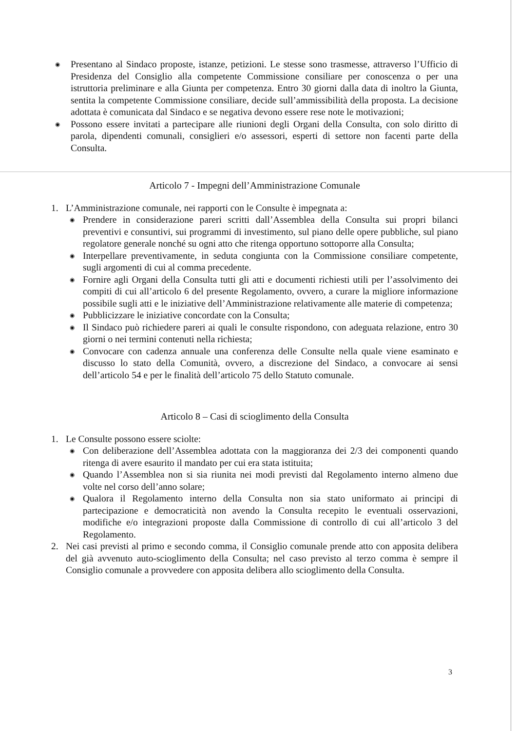◉ Presentano al Sindaco proposte, istanze, petizioni. Le stesse sono trasmesse, attraverso l’Ufficio di Presidenza del Consiglio alla competente Commissione consiliare per conoscenza o per una istruttoria preliminare e alla Giunta per competenza. Entro 30 giorni dalla data di inoltro la Giunta, sentita la competente Commissione consiliare, decide sull’ammissibilità della proposta. La decisione adottata è comunicata dal Sindaco e se negativa devono essere rese note le motivazioni;
◉ Possono essere invitati a partecipare alle riunioni degli Organi della Consulta, con solo diritto di parola, dipendenti comunali, consiglieri e/o assessori, esperti di settore non facenti parte della Consulta.
Articolo 7 - Impegni dell’Amministrazione Comunale
1. L’Amministrazione comunale, nei rapporti con le Consulte è impegnata a:
◉ Prendere in considerazione pareri scritti dall’Assemblea della Consulta sui propri bilanci preventivi e consuntivi, sui programmi di investimento, sul piano delle opere pubbliche, sul piano regolatore generale nonché su ogni atto che ritenga opportuno sottoporre alla Consulta;
◉ Interpellare preventivamente, in seduta congiunta con la Commissione consiliare competente, sugli argomenti di cui al comma precedente.
◉ Fornire agli Organi della Consulta tutti gli atti e documenti richiesti utili per l’assolvimento dei compiti di cui all’articolo 6 del presente Regolamento, ovvero, a curare la migliore informazione possibile sugli atti e le iniziative dell’Amministrazione relativamente alle materie di competenza;
◉ Pubblicizzare le iniziative concordate con la Consulta;
◉ Il Sindaco può richiedere pareri ai quali le consulte rispondono, con adeguata relazione, entro 30 giorni o nei termini contenuti nella richiesta;
◉ Convocare con cadenza annuale una conferenza delle Consulte nella quale viene esaminato e discusso lo stato della Comunità, ovvero, a discrezione del Sindaco, a convocare ai sensi dell’articolo 54 e per le finalità dell’articolo 75 dello Statuto comunale.
Articolo 8 – Casi di scioglimento della Consulta
1. Le Consulte possono essere sciolte:
◉ Con deliberazione dell’Assemblea adottata con la maggioranza dei 2/3 dei componenti quando ritenga di avere esaurito il mandato per cui era stata istituita;
◉ Quando l’Assemblea non si sia riunita nei modi previsti dal Regolamento interno almeno due volte nel corso dell’anno solare;
◉ Qualora il Regolamento interno della Consulta non sia stato uniformato ai principi di partecipazione e democraticità non avendo la Consulta recepito le eventuali osservazioni, modifiche e/o integrazioni proposte dalla Commissione di controllo di cui all’articolo 3 del Regolamento.
2. Nei casi previsti al primo e secondo comma, il Consiglio comunale prende atto con apposita delibera del già avvenuto auto-scioglimento della Consulta; nel caso previsto al terzo comma è sempre il Consiglio comunale a provvedere con apposita delibera allo scioglimento della Consulta.
3